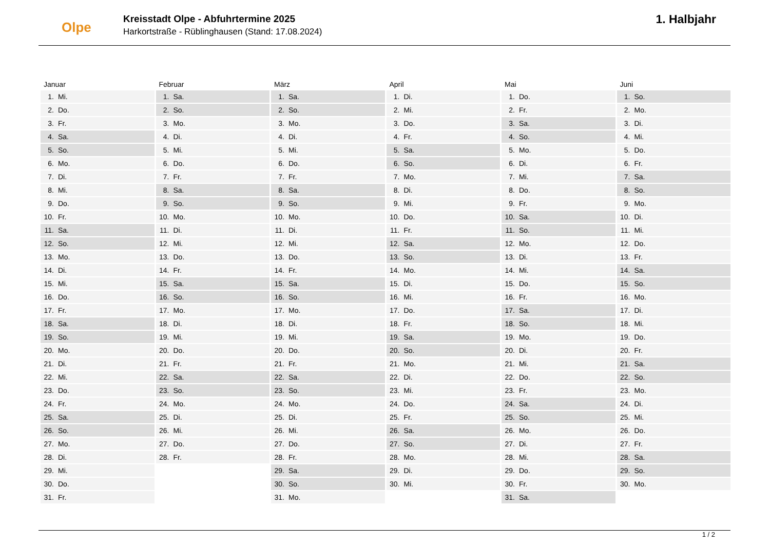Olpe
Kreisstadt Olpe - Abfuhrtermine 2025
Harkortstraße - Rüblinghausen (Stand: 17.08.2024)
1. Halbjahr
| Januar | Februar | März | April | Mai | Juni |
| --- | --- | --- | --- | --- | --- |
| 1. Mi. | 1. Sa. | 1. Sa. | 1. Di. | 1. Do. | 1. So. |
| 2. Do. | 2. So. | 2. So. | 2. Mi. | 2. Fr. | 2. Mo. |
| 3. Fr. | 3. Mo. | 3. Mo. | 3. Do. | 3. Sa. | 3. Di. |
| 4. Sa. | 4. Di. | 4. Di. | 4. Fr. | 4. So. | 4. Mi. |
| 5. So. | 5. Mi. | 5. Mi. | 5. Sa. | 5. Mo. | 5. Do. |
| 6. Mo. | 6. Do. | 6. Do. | 6. So. | 6. Di. | 6. Fr. |
| 7. Di. | 7. Fr. | 7. Fr. | 7. Mo. | 7. Mi. | 7. Sa. |
| 8. Mi. | 8. Sa. | 8. Sa. | 8. Di. | 8. Do. | 8. So. |
| 9. Do. | 9. So. | 9. So. | 9. Mi. | 9. Fr. | 9. Mo. |
| 10. Fr. | 10. Mo. | 10. Mo. | 10. Do. | 10. Sa. | 10. Di. |
| 11. Sa. | 11. Di. | 11. Di. | 11. Fr. | 11. So. | 11. Mi. |
| 12. So. | 12. Mi. | 12. Mi. | 12. Sa. | 12. Mo. | 12. Do. |
| 13. Mo. | 13. Do. | 13. Do. | 13. So. | 13. Di. | 13. Fr. |
| 14. Di. | 14. Fr. | 14. Fr. | 14. Mo. | 14. Mi. | 14. Sa. |
| 15. Mi. | 15. Sa. | 15. Sa. | 15. Di. | 15. Do. | 15. So. |
| 16. Do. | 16. So. | 16. So. | 16. Mi. | 16. Fr. | 16. Mo. |
| 17. Fr. | 17. Mo. | 17. Mo. | 17. Do. | 17. Sa. | 17. Di. |
| 18. Sa. | 18. Di. | 18. Di. | 18. Fr. | 18. So. | 18. Mi. |
| 19. So. | 19. Mi. | 19. Mi. | 19. Sa. | 19. Mo. | 19. Do. |
| 20. Mo. | 20. Do. | 20. Do. | 20. So. | 20. Di. | 20. Fr. |
| 21. Di. | 21. Fr. | 21. Fr. | 21. Mo. | 21. Mi. | 21. Sa. |
| 22. Mi. | 22. Sa. | 22. Sa. | 22. Di. | 22. Do. | 22. So. |
| 23. Do. | 23. So. | 23. So. | 23. Mi. | 23. Fr. | 23. Mo. |
| 24. Fr. | 24. Mo. | 24. Mo. | 24. Do. | 24. Sa. | 24. Di. |
| 25. Sa. | 25. Di. | 25. Di. | 25. Fr. | 25. So. | 25. Mi. |
| 26. So. | 26. Mi. | 26. Mi. | 26. Sa. | 26. Mo. | 26. Do. |
| 27. Mo. | 27. Do. | 27. Do. | 27. So. | 27. Di. | 27. Fr. |
| 28. Di. | 28. Fr. | 28. Fr. | 28. Mo. | 28. Mi. | 28. Sa. |
| 29. Mi. | | 29. Sa. | 29. Di. | 29. Do. | 29. So. |
| 30. Do. | | 30. So. | 30. Mi. | 30. Fr. | 30. Mo. |
| 31. Fr. | | 31. Mo. | | 31. Sa. | |
1 / 2